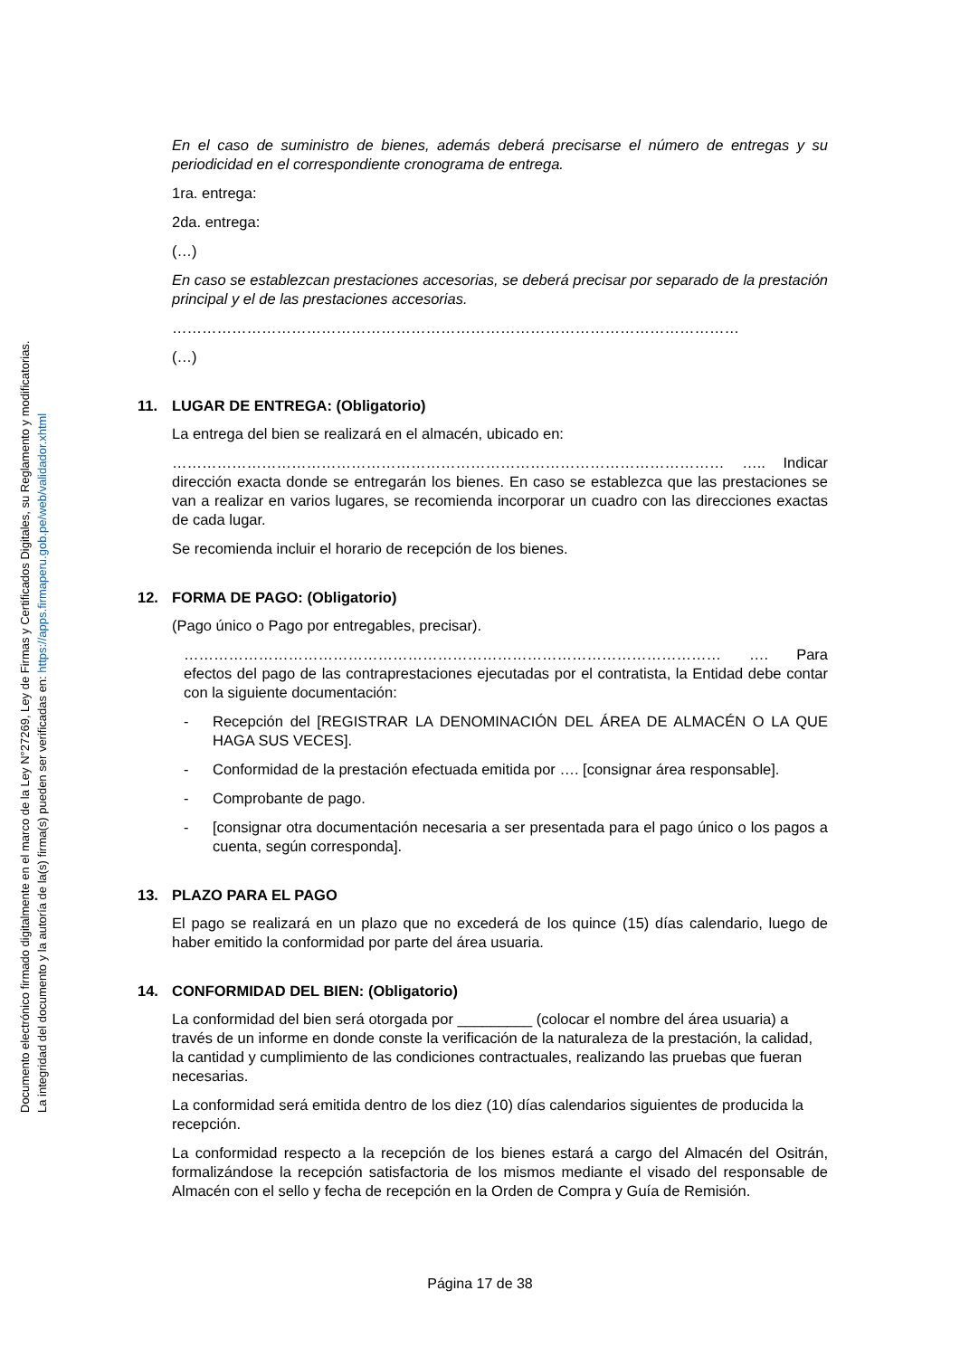Documento electrónico firmado digitalmente en el marco de la Ley N°27269, Ley de Firmas y Certificados Digitales, su Reglamento y modificatorias.
La integridad del documento y la autoría de la(s) firma(s) pueden ser verificadas en: https://apps.firmaperu.gob.pe/web/validador.xhtml
En el caso de suministro de bienes, además deberá precisarse el número de entregas y su periodicidad en el correspondiente cronograma de entrega.
1ra. entrega:
2da. entrega:
(…)
En caso se establezcan prestaciones accesorias, se deberá precisar por separado de la prestación principal y el de las prestaciones accesorias.
……………………………………………………………………………………………………
(…)
11. LUGAR DE ENTREGA: (Obligatorio)
La entrega del bien se realizará en el almacén, ubicado en:
………………………………………………………………………………………………… ….. Indicar dirección exacta donde se entregarán los bienes. En caso se establezca que las prestaciones se van a realizar en varios lugares, se recomienda incorporar un cuadro con las direcciones exactas de cada lugar.
Se recomienda incluir el horario de recepción de los bienes.
12. FORMA DE PAGO: (Obligatorio)
(Pago único o Pago por entregables, precisar).
……………………………………………………………………………………………… …. Para efectos del pago de las contraprestaciones ejecutadas por el contratista, la Entidad debe contar con la siguiente documentación:
- Recepción del [REGISTRAR LA DENOMINACIÓN DEL ÁREA DE ALMACÉN O LA QUE HAGA SUS VECES].
- Conformidad de la prestación efectuada emitida por …. [consignar área responsable].
- Comprobante de pago.
- [consignar otra documentación necesaria a ser presentada para el pago único o los pagos a cuenta, según corresponda].
13. PLAZO PARA EL PAGO
El pago se realizará en un plazo que no excederá de los quince (15) días calendario, luego de haber emitido la conformidad por parte del área usuaria.
14. CONFORMIDAD DEL BIEN: (Obligatorio)
La conformidad del bien será otorgada por _________ (colocar el nombre del área usuaria) a través de un informe en donde conste la verificación de la naturaleza de la prestación, la calidad, la cantidad y cumplimiento de las condiciones contractuales, realizando las pruebas que fueran necesarias.
La conformidad será emitida dentro de los diez (10) días calendarios siguientes de producida la recepción.
La conformidad respecto a la recepción de los bienes estará a cargo del Almacén del Ositrán, formalizándose la recepción satisfactoria de los mismos mediante el visado del responsable de Almacén con el sello y fecha de recepción en la Orden de Compra y Guía de Remisión.
Página 17 de 38